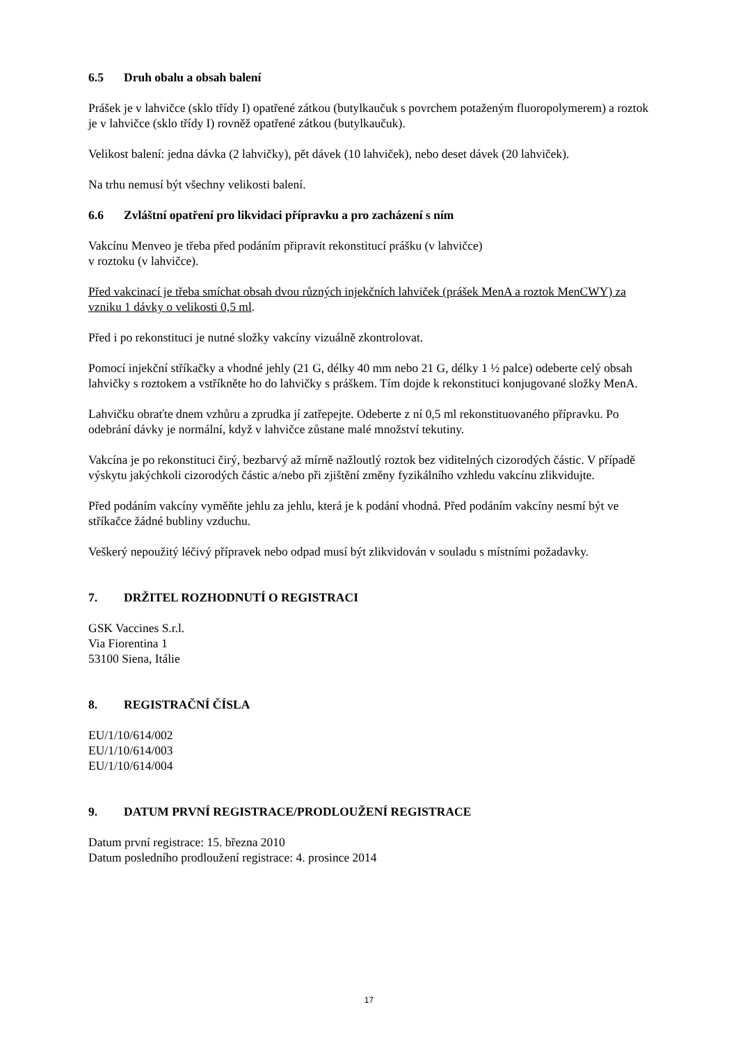6.5 Druh obalu a obsah balení
Prášek je v lahvičce (sklo třídy I) opatřené zátkou (butylkaučuk s povrchem potaženým fluoropolymerem) a roztok je v lahvičce (sklo třídy I) rovněž opatřené zátkou (butylkaučuk).
Velikost balení: jedna dávka (2 lahvičky), pět dávek (10 lahviček), nebo deset dávek (20 lahviček).
Na trhu nemusí být všechny velikosti balení.
6.6 Zvláštní opatření pro likvidaci přípravku a pro zacházení s ním
Vakcínu Menveo je třeba před podáním připravit rekonstitucí prášku (v lahvičce)
v roztoku (v lahvičce).
Před vakcinací je třeba smíchat obsah dvou různých injekčních lahviček (prášek MenA a roztok MenCWY) za vzniku 1 dávky o velikosti 0,5 ml.
Před i po rekonstituci je nutné složky vakcíny vizuálně zkontrolovat.
Pomocí injekční stříkačky a vhodné jehly (21 G, délky 40 mm nebo 21 G, délky 1 ½ palce) odeberte celý obsah lahvičky s roztokem a vstříkněte ho do lahvičky s práškem. Tím dojde k rekonstituci konjugované složky MenA.
Lahvičku obraťte dnem vzhůru a zprudka jí zatřepejte. Odeberte z ní 0,5 ml rekonstituovaného přípravku. Po odebrání dávky je normální, když v lahvičce zůstane malé množství tekutiny.
Vakcína je po rekonstituci čirý, bezbarvý až mírně nažloutlý roztok bez viditelných cizorodých částic. V případě výskytu jakýchkoli cizorodých částic a/nebo při zjištění změny fyzikálního vzhledu vakcínu zlikvidujte.
Před podáním vakcíny vyměňte jehlu za jehlu, která je k podání vhodná. Před podáním vakcíny nesmí být ve stříkačce žádné bubliny vzduchu.
Veškerý nepoužitý léčivý přípravek nebo odpad musí být zlikvidován v souladu s místními požadavky.
7. DRŽITEL ROZHODNUTÍ O REGISTRACI
GSK Vaccines S.r.l.
Via Fiorentina 1
53100 Siena, Itálie
8. REGISTRAČNÍ ČÍSLA
EU/1/10/614/002
EU/1/10/614/003
EU/1/10/614/004
9. DATUM PRVNÍ REGISTRACE/PRODLOUŽENÍ REGISTRACE
Datum první registrace: 15. března 2010
Datum posledního prodloužení registrace: 4. prosince 2014
17